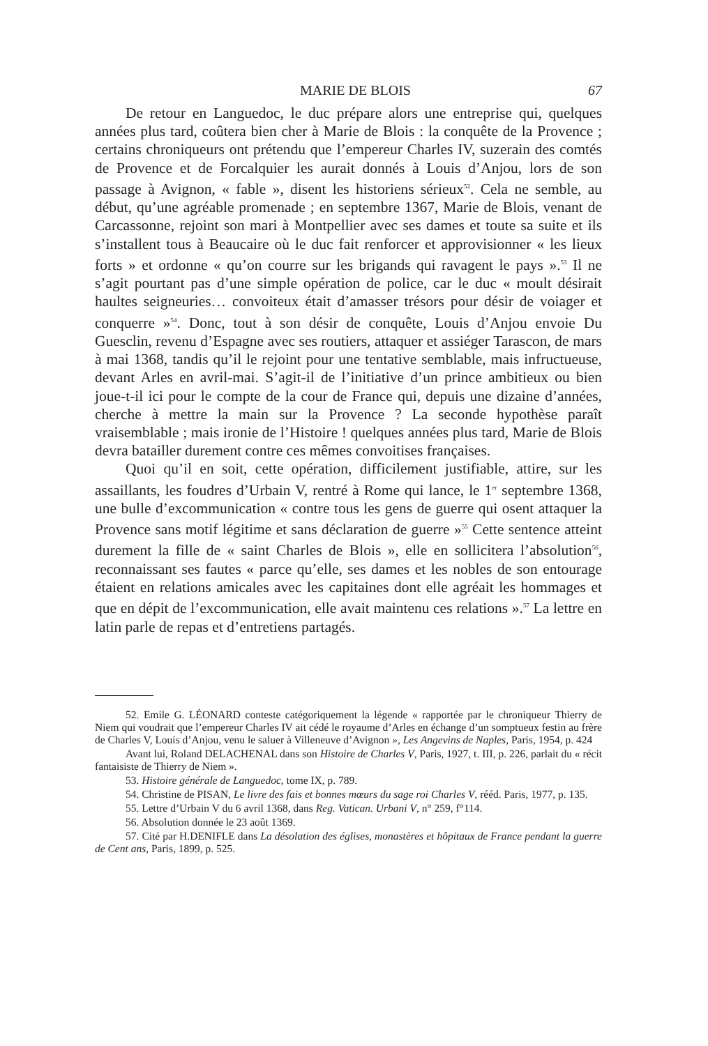MARIE DE BLOIS 67
De retour en Languedoc, le duc prépare alors une entreprise qui, quelques années plus tard, coûtera bien cher à Marie de Blois : la conquête de la Provence ; certains chroniqueurs ont prétendu que l’empereur Charles IV, suzerain des comtés de Provence et de Forcalquier les aurait donnés à Louis d’Anjou, lors de son passage à Avignon, « fable », disent les historiens sérieux<sup>52</sup>. Cela ne semble, au début, qu’une agréable promenade ; en septembre 1367, Marie de Blois, venant de Carcassonne, rejoint son mari à Montpellier avec ses dames et toute sa suite et ils s’installent tous à Beaucaire où le duc fait renforcer et approvisionner « les lieux forts » et ordonne « qu’on courre sur les brigands qui ravagent le pays ».<sup>53</sup> Il ne s’agit pourtant pas d’une simple opération de police, car le duc « moult désirait haultes seigneuries… convoiteux était d’amasser trésors pour désir de voiager et conquerre »<sup>54</sup>. Donc, tout à son désir de conquête, Louis d’Anjou envoie Du Guesclin, revenu d’Espagne avec ses routiers, attaquer et assiéger Tarascon, de mars à mai 1368, tandis qu’il le rejoint pour une tentative semblable, mais infructueuse, devant Arles en avril-mai. S’agit-il de l’initiative d’un prince ambitieux ou bien joue-t-il ici pour le compte de la cour de France qui, depuis une dizaine d’années, cherche à mettre la main sur la Provence ? La seconde hypothèse paraît vraisemblable ; mais ironie de l’Histoire ! quelques années plus tard, Marie de Blois devra batailler durement contre ces mêmes convoitises françaises.
Quoi qu’il en soit, cette opération, difficilement justifiable, attire, sur les assaillants, les foudres d’Urbain V, rentré à Rome qui lance, le 1<sup>er</sup> septembre 1368, une bulle d’excommunication « contre tous les gens de guerre qui osent attaquer la Provence sans motif légitime et sans déclaration de guerre »<sup>55</sup> Cette sentence atteint durement la fille de « saint Charles de Blois », elle en sollicitera l’absolution<sup>56</sup>, reconnaissant ses fautes « parce qu’elle, ses dames et les nobles de son entourage étaient en relations amicales avec les capitaines dont elle agréait les hommages et que en dépit de l’excommunication, elle avait maintenu ces relations ».<sup>57</sup> La lettre en latin parle de repas et d’entretiens partagés.
52. Emile G. LÉONARD conteste catégoriquement la légende « rapportée par le chroniqueur Thierry de Niem qui voudrait que l’empereur Charles IV ait cédé le royaume d’Arles en échange d’un somptueux festin au frère de Charles V, Louis d’Anjou, venu le saluer à Villeneuve d’Avignon », Les Angevins de Naples, Paris, 1954, p. 424
Avant lui, Roland DELACHENAL dans son Histoire de Charles V, Paris, 1927, t. III, p. 226, parlait du « récit fantaisiste de Thierry de Niem ».
53. Histoire générale de Languedoc, tome IX, p. 789.
54. Christine de PISAN, Le livre des fais et bonnes mœurs du sage roi Charles V, rééd. Paris, 1977, p. 135.
55. Lettre d’Urbain V du 6 avril 1368, dans Reg. Vatican. Urbani V, n° 259, f°114.
56. Absolution donnée le 23 août 1369.
57. Cité par H.DENIFLE dans La désolation des églises, monastères et hôpitaux de France pendant la guerre de Cent ans, Paris, 1899, p. 525.